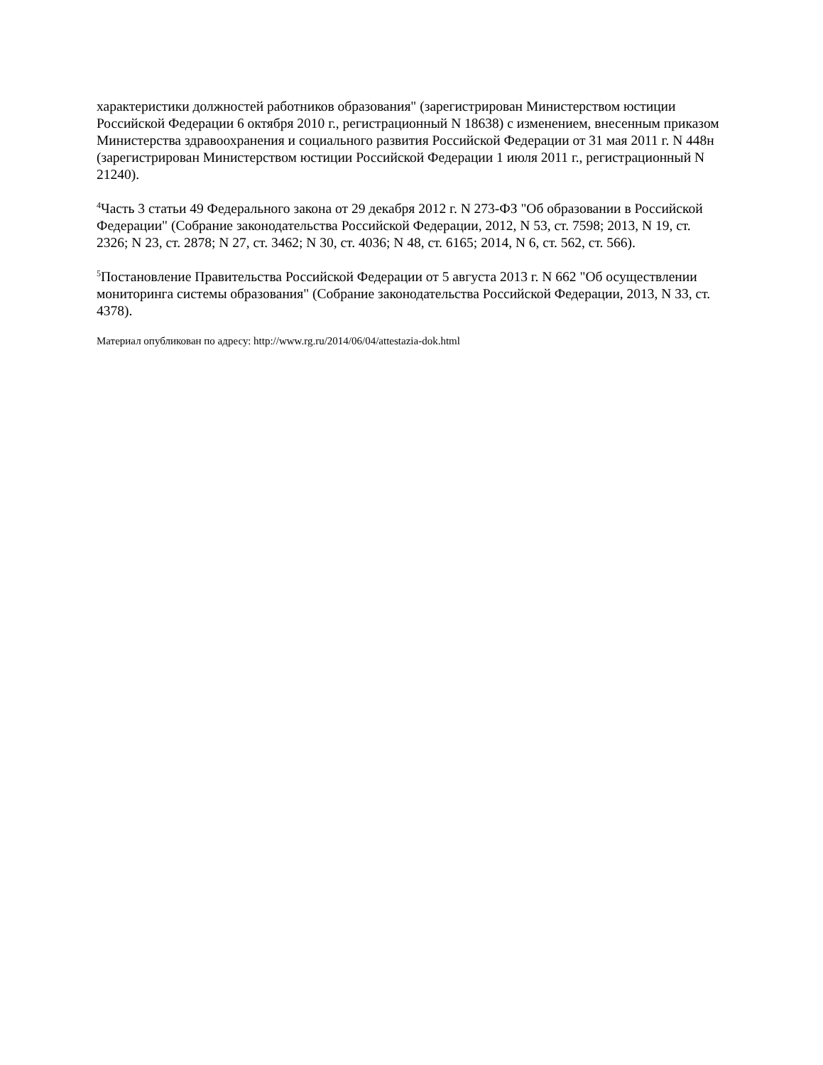характеристики должностей работников образования" (зарегистрирован Министерством юстиции Российской Федерации 6 октября 2010 г., регистрационный N 18638) с изменением, внесенным приказом Министерства здравоохранения и социального развития Российской Федерации от 31 мая 2011 г. N 448н (зарегистрирован Министерством юстиции Российской Федерации 1 июля 2011 г., регистрационный N 21240).
<sup>4</sup> Часть 3 статьи 49 Федерального закона от 29 декабря 2012 г. N 273-ФЗ "Об образовании в Российской Федерации" (Собрание законодательства Российской Федерации, 2012, N 53, ст. 7598; 2013, N 19, ст. 2326; N 23, ст. 2878; N 27, ст. 3462; N 30, ст. 4036; N 48, ст. 6165; 2014, N 6, ст. 562, ст. 566).
<sup>5</sup> Постановление Правительства Российской Федерации от 5 августа 2013 г. N 662 "Об осуществлении мониторинга системы образования" (Собрание законодательства Российской Федерации, 2013, N 33, ст. 4378).
Материал опубликован по адресу: http://www.rg.ru/2014/06/04/attestazia-dok.html